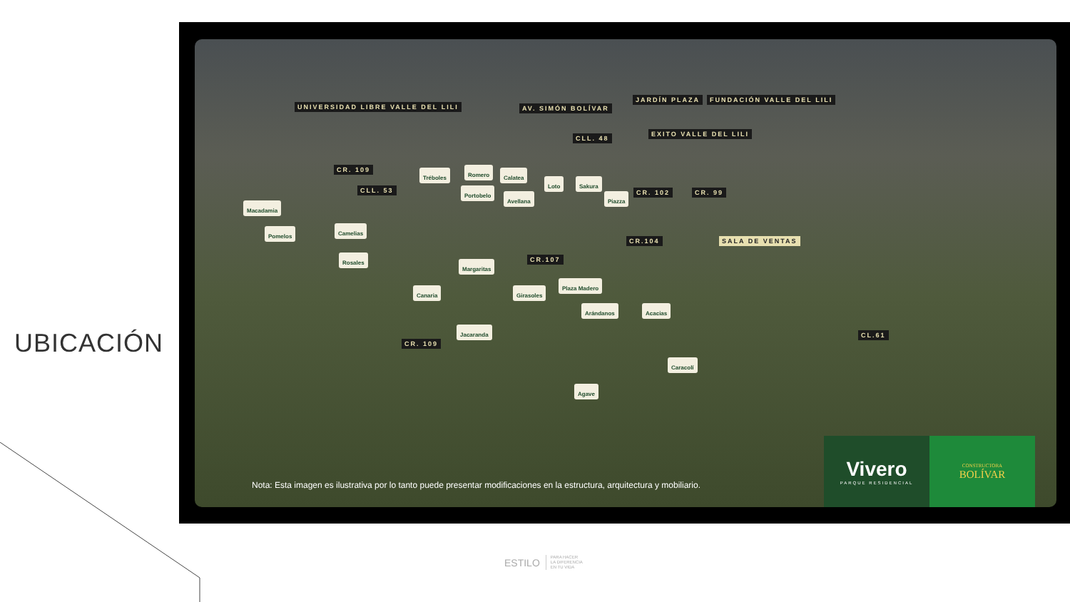UBICACIÓN
UNIVERSIDAD LIBRE VALLE DEL LILI AV. SIMÓN BOLÍVAR
JARDÍN PLAZA FUNDACIÓN VALLE DEL LILI
EXITO VALLE DEL LILI
CLL. 48
CR. 109
CLL. 53 CR. 102 CR. 99
CR.104 SALA DE VENTAS
CR.107
CR. 109
CL.61
Tréboles Romero Calatea
Loto Sakura
Portobelo
Avellana Piazza
Macadamia
Pomelos Camelias
Rosales
Margaritas
Canaria Girasoles
Plaza Madero
Arándanos Acacias
Jacaranda
Caracolí
Agave
Nota: Esta imagen es ilustrativa por lo tanto puede presentar modificaciones en la estructura, arquitectura y mobiliario.
Vivero
PARQUE RESIDENCIAL
CONSTRUCTORA
BOLÍVAR
ESTILO PARA HACER
LA DIFERENCIA
EN TU VIDA